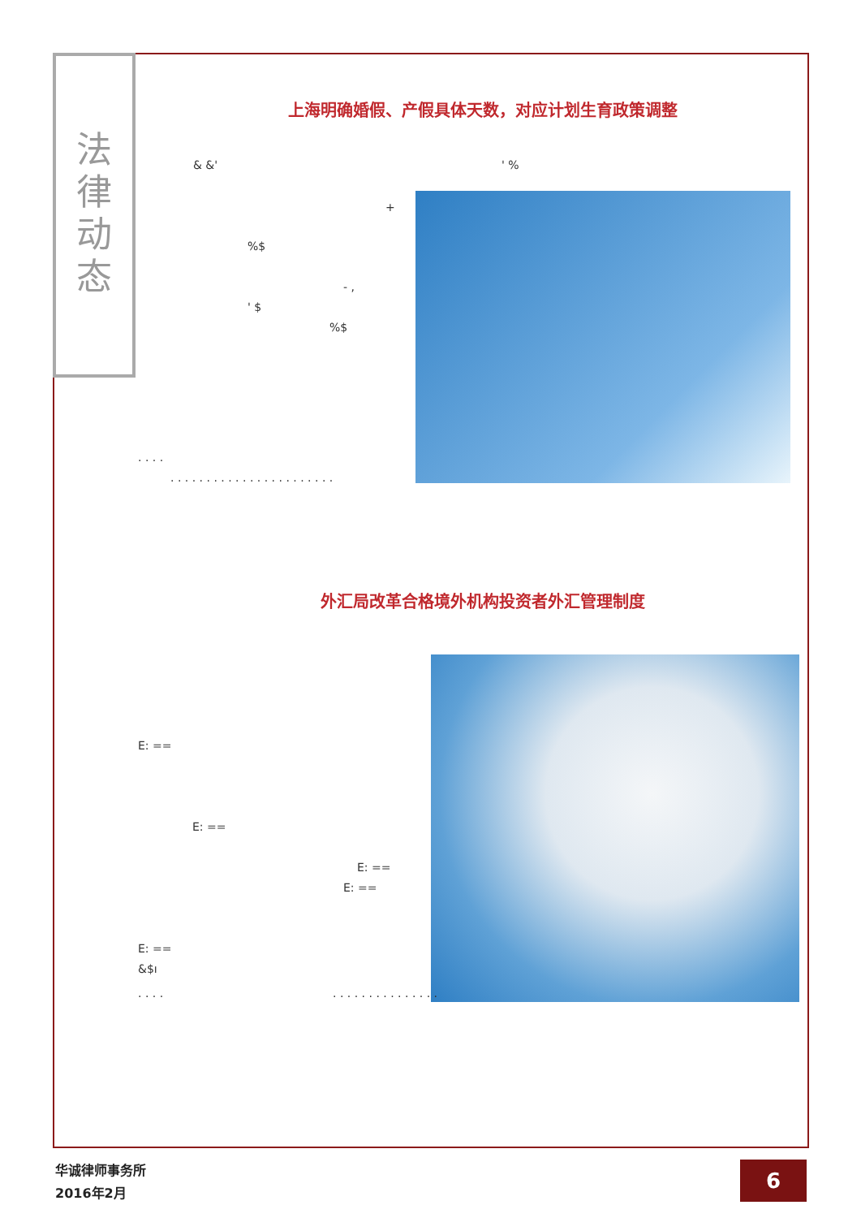法
律
动
态
上海明确婚假、产假具体天数，对应计划生育政策调整
& &' ' %
+
%$
- ,
' $
%$
. . . .
. . . . . . . . . . . . . . . . . . . . . . .
外汇局改革合格境外机构投资者外汇管理制度
E: ==
E: ==
E: ==
E: ==
E: ==
&$ı
. . . . . . . . . . . . . . . . . . .
华诚律师事务所
2016年2月
6